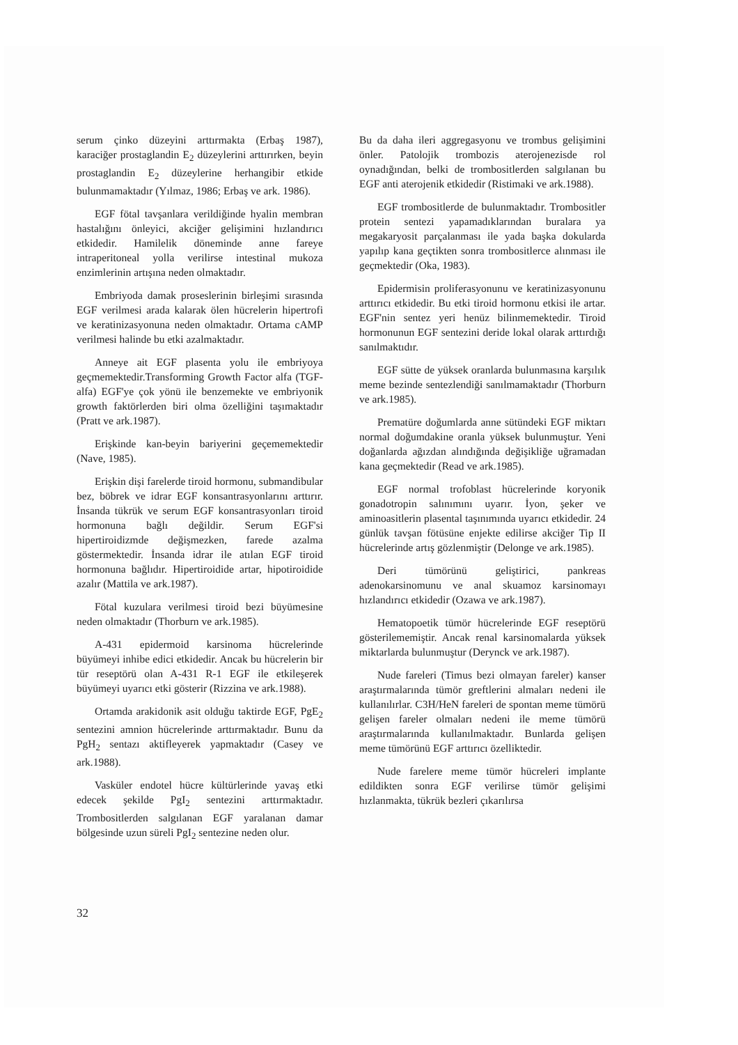serum çinko düzeyini arttırmakta (Erbaş 1987), karaciğer prostaglandin E<sub>2</sub> düzeylerini arttırırken, beyin prostaglandin E<sub>2</sub> düzeylerine herhangibir etkide bulunmamaktadır (Yılmaz, 1986; Erbaş ve ark. 1986).
EGF fötal tavşanlara verildiğinde hyalin membran hastalığını önleyici, akciğer gelişimini hızlandırıcı etkidedir. Hamilelik döneminde anne fareye intraperitoneal yolla verilirse intestinal mukoza enzimlerinin artışına neden olmaktadır.
Embriyoda damak proseslerinin birleşimi sırasında EGF verilmesi arada kalarak ölen hücrelerin hipertrofi ve keratinizasyonuna neden olmaktadır. Ortama cAMP verilmesi halinde bu etki azalmaktadır.
Anneye ait EGF plasenta yolu ile embriyoya geçmemektedir.Transforming Growth Factor alfa (TGF-alfa) EGF'ye çok yönü ile benzemekte ve embriyonik growth faktörlerden biri olma özelliğini taşımaktadır (Pratt ve ark.1987).
Erişkinde kan-beyin bariyerini geçememektedir (Nave, 1985).
Erişkin dişi farelerde tiroid hormonu, submandibular bez, böbrek ve idrar EGF konsantrasyonlarını arttırır. İnsanda tükrük ve serum EGF konsantrasyonları tiroid hormonuna bağlı değildir. Serum EGF'si hipertiroidizmde değişmezken, farede azalma göstermektedir. İnsanda idrar ile atılan EGF tiroid hormonuna bağlıdır. Hipertiroidide artar, hipotiroidide azalır (Mattila ve ark.1987).
Fötal kuzulara verilmesi tiroid bezi büyümesine neden olmaktadır (Thorburn ve ark.1985).
A-431 epidermoid karsinoma hücrelerinde büyümeyi inhibe edici etkidedir. Ancak bu hücrelerin bir tür reseptörü olan A-431 R-1 EGF ile etkileşerek büyümeyi uyarıcı etki gösterir (Rizzina ve ark.1988).
Ortamda arakidonik asit olduğu taktirde EGF, PgE<sub>2</sub> sentezini amnion hücrelerinde arttırmaktadır. Bunu da PgH<sub>2</sub> sentazı aktifleyerek yapmaktadır (Casey ve ark.1988).
Vasküler endotel hücre kültürlerinde yavaş etki edecek şekilde PgI<sub>2</sub> sentezini arttırmaktadır. Trombositlerden salgılanan EGF yaralanan damar bölgesinde uzun süreli PgI<sub>2</sub> sentezine neden olur.
Bu da daha ileri aggregasyonu ve trombus gelişimini önler. Patolojik trombozis aterojenezisde rol oynadığından, belki de trombositlerden salgılanan bu EGF anti aterojenik etkidedir (Ristimaki ve ark.1988).
EGF trombositlerde de bulunmaktadır. Trombositler protein sentezi yapamadıklarından buralara ya megakaryosit parçalanması ile yada başka dokularda yapılıp kana geçtikten sonra trombositlerce alınması ile geçmektedir (Oka, 1983).
Epidermisin proliferasyonunu ve keratinizasyonunu arttırıcı etkidedir. Bu etki tiroid hormonu etkisi ile artar. EGF'nin sentez yeri henüz bilinmemektedir. Tiroid hormonunun EGF sentezini deride lokal olarak arttırdığı sanılmaktıdır.
EGF sütte de yüksek oranlarda bulunmasına karşılık meme bezinde sentezlendiği sanılmamaktadır (Thorburn ve ark.1985).
Prematüre doğumlarda anne sütündeki EGF miktarı normal doğumdakine oranla yüksek bulunmuştur. Yeni doğanlarda ağızdan alındığında değişikliğe uğramadan kana geçmektedir (Read ve ark.1985).
EGF normal trofoblast hücrelerinde koryonik gonadotropin salınımını uyarır. İyon, şeker ve aminoasitlerin plasental taşınımında uyarıcı etkidedir. 24 günlük tavşan fötüsüne enjekte edilirse akciğer Tip II hücrelerinde artış gözlenmiştir (Delonge ve ark.1985).
Deri tümörünü geliştirici, pankreas adenokarsinomunu ve anal skuamoz karsinomayı hızlandırıcı etkidedir (Ozawa ve ark.1987).
Hematopoetik tümör hücrelerinde EGF reseptörü gösterilememiştir. Ancak renal karsinomalarda yüksek miktarlarda bulunmuştur (Derynck ve ark.1987).
Nude fareleri (Timus bezi olmayan fareler) kanser araştırmalarında tümör greftlerini almaları nedeni ile kullanılırlar. C3H/HeN fareleri de spontan meme tümörü gelişen fareler olmaları nedeni ile meme tümörü araştırmalarında kullanılmaktadır. Bunlarda gelişen meme tümörünü EGF arttırıcı özelliktedir.
Nude farelere meme tümör hücreleri implante edildikten sonra EGF verilirse tümör gelişimi hızlanmakta, tükrük bezleri çıkarılırsa
32